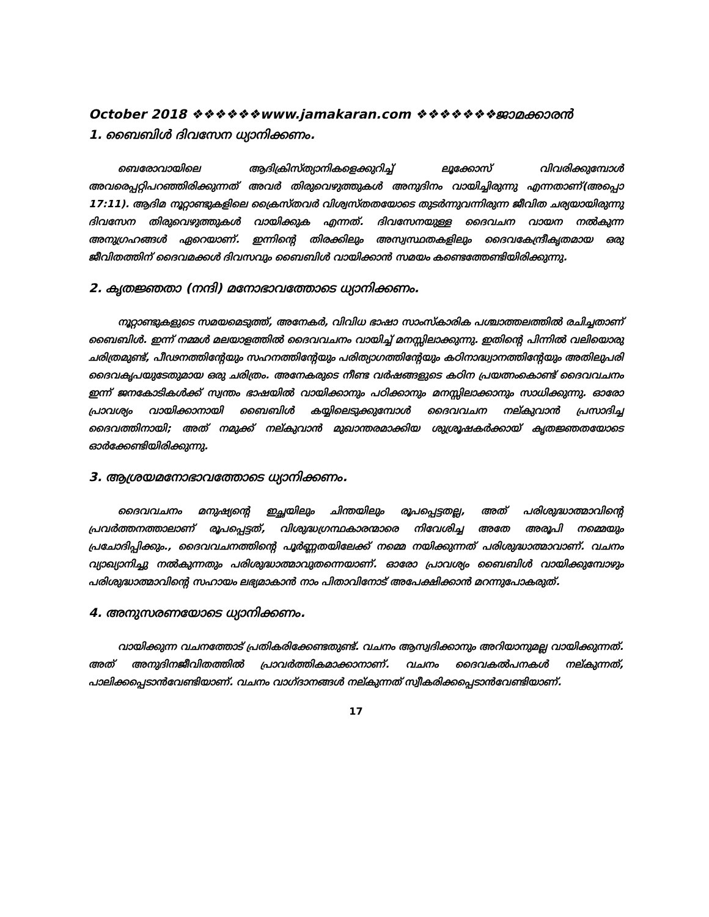October 2018 ❖❖❖❖❖❖www.jamakaran.com ❖❖❖❖❖❖❖ജാമക്കാരൻ
1. ബൈബിൾ ദിവസേന ധ്യാനിക്കണം.
ബെരോവായിലെ ആദിക്രിസ്ത്യാനികളെക്കുറിച്ച് ലൂക്കോസ് വിവരിക്കുമ്പോൾ അവരെപ്പറ്റിപറഞ്ഞിരിക്കുന്നത് അവർ തിരുവെഴുത്തുകൾ അനുദിനം വായിച്ചിരുന്നു എന്നതാണ്(അപ്പൊ 17:11). ആദിമ നൂറ്റാണ്ടുകളിലെ ക്രൈസ്തവർ വിശ്വസ്തതയോടെ തുടർന്നുവന്നിരുന്ന ജീവിത ചര്യയായിരുന്നു ദിവസേന തിരുവെഴുത്തുകൾ വായിക്കുക എന്നത്. ദിവസേനയുള്ള ദൈവചന വായന നൽകുന്ന അനുഗ്രഹങ്ങൾ ഏറെയാണ്. ഇന്നിന്റെ തിരക്കിലും അസ്വസ്ഥതകളിലും ദൈവകേന്ദ്രീകൃതമായ ഒരു ജീവിതത്തിന് ദൈവമക്കൾ ദിവസവും ബൈബിൾ വായിക്കാൻ സമയം കണ്ടെത്തേണ്ടിയിരിക്കുന്നു.
2. കൃതജ്ഞതാ (നന്ദി) മനോഭാവത്തോടെ ധ്യാനിക്കണം.
നൂറ്റാണ്ടുകളുടെ സമയമെടുത്ത്, അനേകർ, വിവിധ ഭാഷാ സാംസ്കാരിക പശ്ചാത്തലത്തിൽ രചിച്ചതാണ് ബൈബിൾ. ഇന്ന് നമ്മൾ മലയാളത്തിൽ ദൈവവചനം വായിച്ച് മനസ്സിലാക്കുന്നു. ഇതിന്റെ പിന്നിൽ വലിയൊരു ചരിത്രമുണ്ട്, പീഢനത്തിന്റേയും സഹനത്തിന്റേയും പരിത്യാഗത്തിന്റേയും കഠിനാദ്ധ്വാനത്തിന്റേയും അതിലുപരി ദൈവകൃപയുടേതുമായ ഒരു ചരിത്രം. അനേകരുടെ നീണ്ട വർഷങ്ങളുടെ കഠിന പ്രയത്നംകൊണ്ട് ദൈവവചനം ഇന്ന് ജനകോടികൾക്ക് സ്വന്തം ഭാഷയിൽ വായിക്കാനും പഠിക്കാനും മനസ്സിലാക്കാനും സാധിക്കുന്നു. ഓരോ പ്രാവശ്യം വായിക്കാനായി ബൈബിൾ കയ്യിലെടുക്കുമ്പോൾ ദൈവവചന നല്കുവാൻ പ്രസാദിച്ച ദൈവത്തിനായി; അത് നമുക്ക് നല്കുവാൻ മുഖാന്തരമാക്കിയ ശുശ്രൂഷകർക്കായ് കൃതജ്ഞതയോടെ ഓർക്കേണ്ടിയിരിക്കുന്നു.
3. ആശ്രയമനോഭാവത്തോടെ ധ്യാനിക്കണം.
ദൈവവചനം മനുഷ്യന്റെ ഇച്ഛയിലും ചിന്തയിലും രൂപപ്പെട്ടതല്ല, അത് പരിശുദ്ധാത്മാവിന്റെ പ്രവർത്തനത്താലാണ് രൂപപ്പെട്ടത്, വിശുദ്ധഗ്രന്ഥകാരന്മാരെ നിവേശിച്ച അതേ അരൂപി നമ്മെയും പ്രചോദിപ്പിക്കും., ദൈവവചനത്തിന്റെ പൂർണ്ണതയിലേക്ക് നമ്മെ നയിക്കുന്നത് പരിശുദ്ധാത്മാവാണ്. വചനം വ്യാഖ്യാനിച്ചു നൽകുന്നതും പരിശുദ്ധാത്മാവുതന്നെയാണ്. ഓരോ പ്രാവശ്യം ബൈബിൾ വായിക്കുമ്പോഴും പരിശുദ്ധാത്മാവിന്റെ സഹായം ലഭ്യമാകാൻ നാം പിതാവിനോട് അപേക്ഷിക്കാൻ മറന്നുപോകരുത്.
4. അനുസരണയോടെ ധ്യാനിക്കണം.
വായിക്കുന്ന വചനത്തോട് പ്രതികരിക്കേണ്ടതുണ്ട്. വചനം ആസ്വദിക്കാനും അറിയാനുമല്ല വായിക്കുന്നത്. അത് അനുദിനജീവിതത്തിൽ പ്രാവർത്തികമാക്കാനാണ്. വചനം ദൈവകൽപനകൾ നല്കുന്നത്, പാലിക്കപ്പെടാൻവേണ്ടിയാണ്. വചനം വാഗ്ദാനങ്ങൾ നല്കുന്നത് സ്വീകരിക്കപ്പെടാൻവേണ്ടിയാണ്.
17